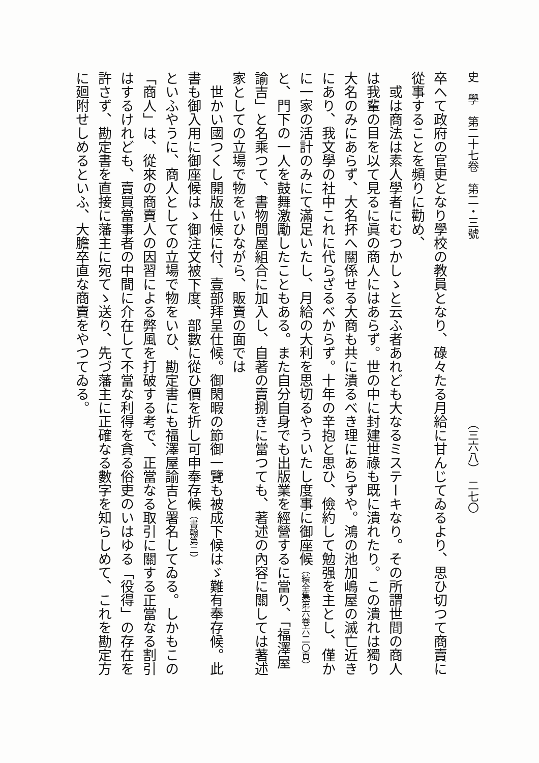史　學　第二十七卷　第二・三號　　　　　　　　　　　　　　　　（三六八）　二七〇
卒へて政府の官吏となり學校の教員となり、碌々たる月給に甘んじてゐるより、思ひ切つて商賣に從事することを頻りに勸め、
或は商法は素人學者にむつかしゝと云ふ者あれども大なるミステーキなり。その所謂世間の商人は我輩の目を以て見るに眞の商人にはあらず。世の中に封建世祿も既に潰れたり。この潰れは獨り大名のみにあらず、大名抔へ關係せる大商も共に潰るべき理にあらずや。鴻の池加嶋屋の滅亡近きにあり、我文學の社中これに代らざるべからず。十年の辛抱と思ひ、儉約して勉强を主とし、僅かに一家の活計のみにて滿足いたし、月給の大利を思切るやういたし度事に御座候（續全集第六卷六二〇頁）
と、門下の一人を鼓舞激勵したこともある。また自分自身でも出版業を經營するに當り、「福澤屋諭吉」と名乘つて、書物問屋組合に加入し、自著の賣捌きに當つても、著述の內容に關しては著述家としての立場で物をいひながら、販賣の面では
世かい國つくし開版仕候に付、壹部拜呈仕候。御閑暇の節御一覽も被成下候はゞ難有奉存候。此書も御入用に御座候はゝ御注文被下度、部數に從ひ價を折し可申奉存候（書翰第二）
といふやうに、商人としての立場で物をいひ、勘定書にも福澤屋諭吉と署名してゐる。しかもこの「商人」は、從來の商賣人の因習による弊風を打破する考で、正當なる取引に關する正當なる割引はするけれども、賣買當事者の中間に介在して不當な利得を貪る俗吏のいはゆる「役得」の存在を許さず、勘定書を直接に藩主に宛てゝ送り、先づ藩主に正確なる數字を知らしめて、これを勘定方に廻附せしめるといふ、大膽卒直な商賣をやつてゐる。